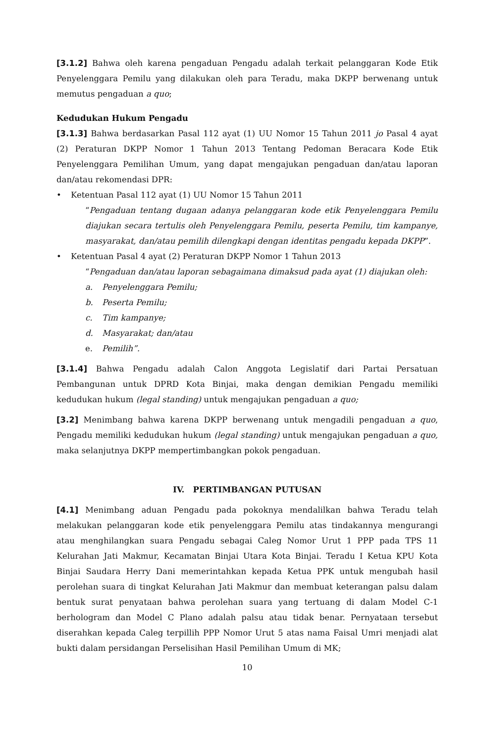[3.1.2] Bahwa oleh karena pengaduan Pengadu adalah terkait pelanggaran Kode Etik Penyelenggara Pemilu yang dilakukan oleh para Teradu, maka DKPP berwenang untuk memutus pengaduan a quo;
Kedudukan Hukum Pengadu
[3.1.3] Bahwa berdasarkan Pasal 112 ayat (1) UU Nomor 15 Tahun 2011 jo Pasal 4 ayat (2) Peraturan DKPP Nomor 1 Tahun 2013 Tentang Pedoman Beracara Kode Etik Penyelenggara Pemilihan Umum, yang dapat mengajukan pengaduan dan/atau laporan dan/atau rekomendasi DPR:
• Ketentuan Pasal 112 ayat (1) UU Nomor 15 Tahun 2011
“Pengaduan tentang dugaan adanya pelanggaran kode etik Penyelenggara Pemilu diajukan secara tertulis oleh Penyelenggara Pemilu, peserta Pemilu, tim kampanye, masyarakat, dan/atau pemilih dilengkapi dengan identitas pengadu kepada DKPP”.
• Ketentuan Pasal 4 ayat (2) Peraturan DKPP Nomor 1 Tahun 2013
“Pengaduan dan/atau laporan sebagaimana dimaksud pada ayat (1) diajukan oleh:
a. Penyelenggara Pemilu;
b. Peserta Pemilu;
c. Tim kampanye;
d. Masyarakat; dan/atau
e. Pemilih”.
[3.1.4] Bahwa Pengadu adalah Calon Anggota Legislatif dari Partai Persatuan Pembangunan untuk DPRD Kota Binjai, maka dengan demikian Pengadu memiliki kedudukan hukum (legal standing) untuk mengajukan pengaduan a quo;
[3.2] Menimbang bahwa karena DKPP berwenang untuk mengadili pengaduan a quo, Pengadu memiliki kedudukan hukum (legal standing) untuk mengajukan pengaduan a quo, maka selanjutnya DKPP mempertimbangkan pokok pengaduan.
IV. PERTIMBANGAN PUTUSAN
[4.1] Menimbang aduan Pengadu pada pokoknya mendalilkan bahwa Teradu telah melakukan pelanggaran kode etik penyelenggara Pemilu atas tindakannya mengurangi atau menghilangkan suara Pengadu sebagai Caleg Nomor Urut 1 PPP pada TPS 11 Kelurahan Jati Makmur, Kecamatan Binjai Utara Kota Binjai. Teradu I Ketua KPU Kota Binjai Saudara Herry Dani memerintahkan kepada Ketua PPK untuk mengubah hasil perolehan suara di tingkat Kelurahan Jati Makmur dan membuat keterangan palsu dalam bentuk surat penyataan bahwa perolehan suara yang tertuang di dalam Model C-1 berhologram dan Model C Plano adalah palsu atau tidak benar. Pernyataan tersebut diserahkan kepada Caleg terpillih PPP Nomor Urut 5 atas nama Faisal Umri menjadi alat bukti dalam persidangan Perselisihan Hasil Pemilihan Umum di MK;
10